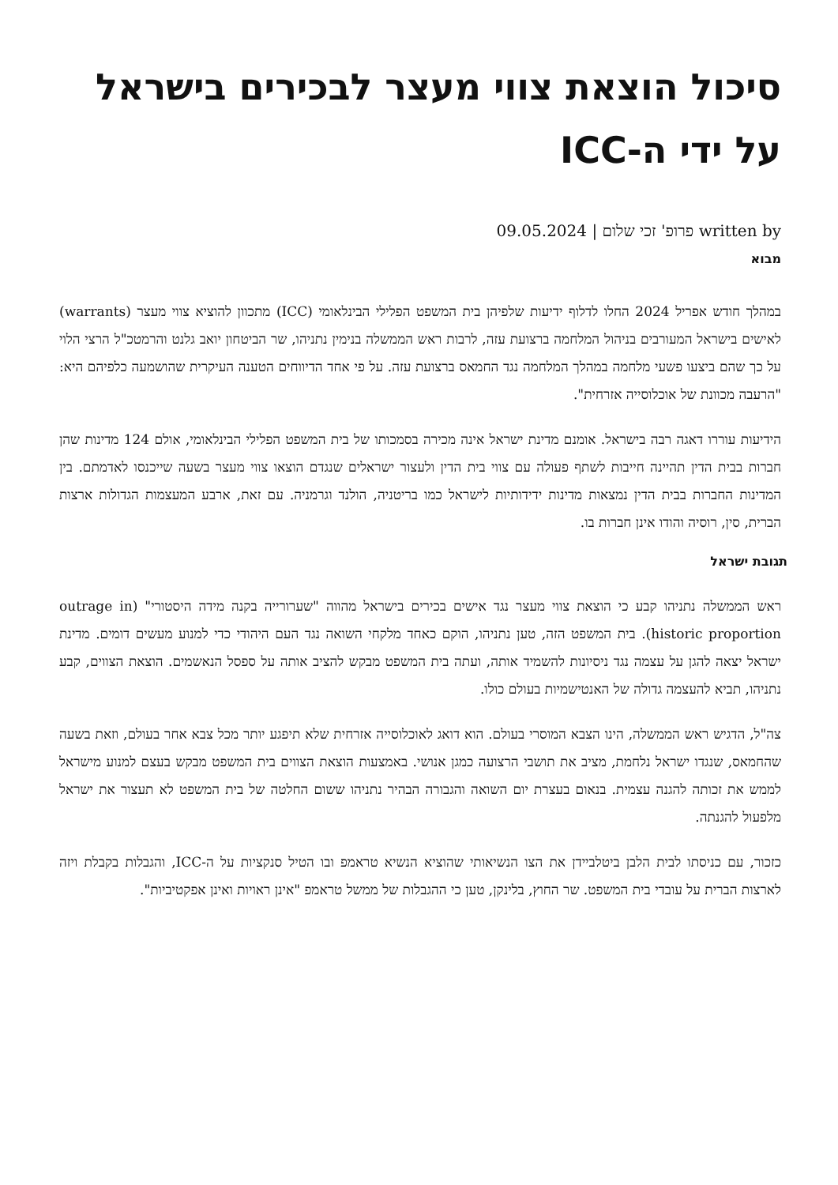סיכול הוצאת צווי מעצר לבכירים בישראל על ידי ה-ICC
written by פרופ' זכי שלום | 09.05.2024
מבוא
במהלך חודש אפריל 2024 החלו לדלוף ידיעות שלפיהן בית המשפט הפלילי הבינלאומי (ICC) מתכוון להוציא צווי מעצר (warrants) לאישים בישראל המעורבים בניהול המלחמה ברצועת עזה, לרבות ראש הממשלה בנימין נתניהו, שר הביטחון יואב גלנט והרמטכ"ל הרצי הלוי על כך שהם ביצעו פשעי מלחמה במהלך המלחמה נגד החמאס ברצועת עזה. על פי אחד הדיווחים הטענה העיקרית שהושמעה כלפיהם היא: "הרעבה מכוונת של אוכלוסייה אזרחית".
הידיעות עוררו דאגה רבה בישראל. אומנם מדינת ישראל אינה מכירה בסמכותו של בית המשפט הפלילי הבינלאומי, אולם 124 מדינות שהן חברות בבית הדין תהיינה חייבות לשתף פעולה עם צווי בית הדין ולעצור ישראלים שנגדם הוצאו צווי מעצר בשעה שייכנסו לאדמתם. בין המדינות החברות בבית הדין נמצאות מדינות ידידותיות לישראל כמו בריטניה, הולנד וגרמניה. עם זאת, ארבע המעצמות הגדולות ארצות הברית, סין, רוסיה והודו אינן חברות בו.
תגובת ישראל
ראש הממשלה נתניהו קבע כי הוצאת צווי מעצר נגד אישים בכירים בישראל מהווה "שערורייה בקנה מידה היסטורי" (outrage in historic proportion). בית המשפט הזה, טען נתניהו, הוקם כאחד מלקחי השואה נגד העם היהודי כדי למנוע מעשים דומים. מדינת ישראל יצאה להגן על עצמה נגד ניסיונות להשמיד אותה, ועתה בית המשפט מבקש להציב אותה על ספסל הנאשמים. הוצאת הצווים, קבע נתניהו, תביא להעצמה גדולה של האנטישמיות בעולם כולו.
צה"ל, הדגיש ראש הממשלה, הינו הצבא המוסרי בעולם. הוא דואג לאוכלוסייה אזרחית שלא תיפגע יותר מכל צבא אחר בעולם, וזאת בשעה שהחמאס, שנגדו ישראל נלחמת, מציב את תושבי הרצועה כמגן אנושי. באמצעות הוצאת הצווים בית המשפט מבקש בעצם למנוע מישראל לממש את זכותה להגנה עצמית. בנאום בעצרת יום השואה והגבורה הבהיר נתניהו ששום החלטה של בית המשפט לא תעצור את ישראל מלפעול להגנתה.
כזכור, עם כניסתו לבית הלבן ביטלביידן את הצו הנשיאותי שהוציא הנשיא טראמפ ובו הטיל סנקציות על ה-ICC, והגבלות בקבלת ויזה לארצות הברית על עובדי בית המשפט. שר החוץ, בלינקן, טען כי ההגבלות של ממשל טראמפ "אינן ראויות ואינן אפקטיביות".